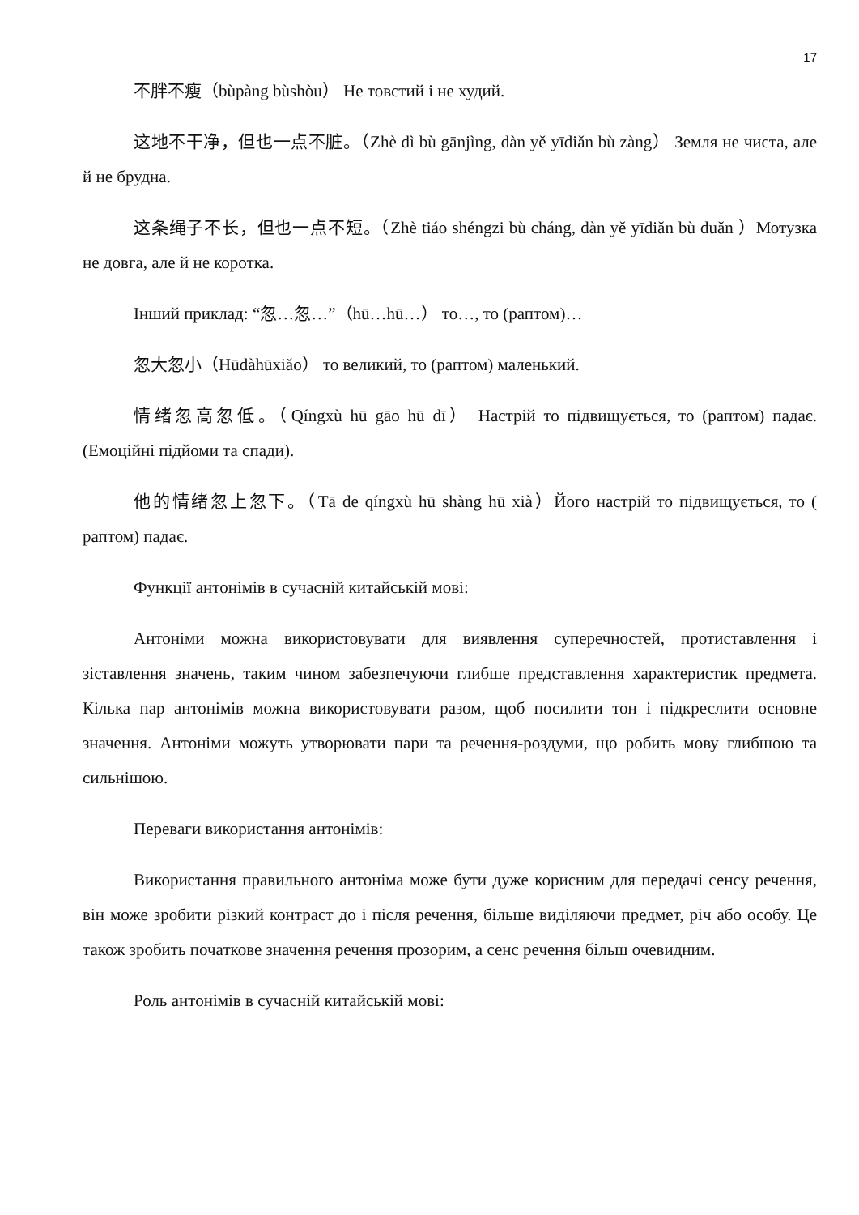17
不胖不瘦（bùpàng bùshòu） Не товстий і не худий.
这地不干净，但也一点不脏。（Zhè dì bù gānjìng, dàn yě yīdiǎn bù zàng） Земля не чиста, але й не брудна.
这条绳子不长，但也一点不短。（Zhè tiáo shéngzi bù cháng, dàn yě yīdiǎn bù duǎn ）Мотузка не довга, але й не коротка.
Інший приклад: “忽…忽…”（hū…hū…） то…, то (раптом)…
忽大忽小（Hūdàhūxiǎo） то великий, то (раптом) маленький.
情绪忽高忽低。（Qíngxù hū gāo hū dī） Настрій то підвищується, то (раптом) падає. (Емоційні підйоми та спади).
他的情绪忽上忽下。（Tā de qíngxù hū shàng hū xià）Його настрій то підвищується, то ( раптом) падає.
Функції антонімів в сучасній китайській мові:
Антоніми можна використовувати для виявлення суперечностей, протиставлення і зіставлення значень, таким чином забезпечуючи глибше представлення характеристик предмета. Кілька пар антонімів можна використовувати разом, щоб посилити тон і підкреслити основне значення. Антоніми можуть утворювати пари та речення-роздуми, що робить мову глибшою та сильнішою.
Переваги використання антонімів:
Використання правильного антоніма може бути дуже корисним для передачі сенсу речення, він може зробити різкий контраст до і після речення, більше виділяючи предмет, річ або особу. Це також зробить початкове значення речення прозорим, а сенс речення більш очевидним.
Роль антонімів в сучасній китайській мові: